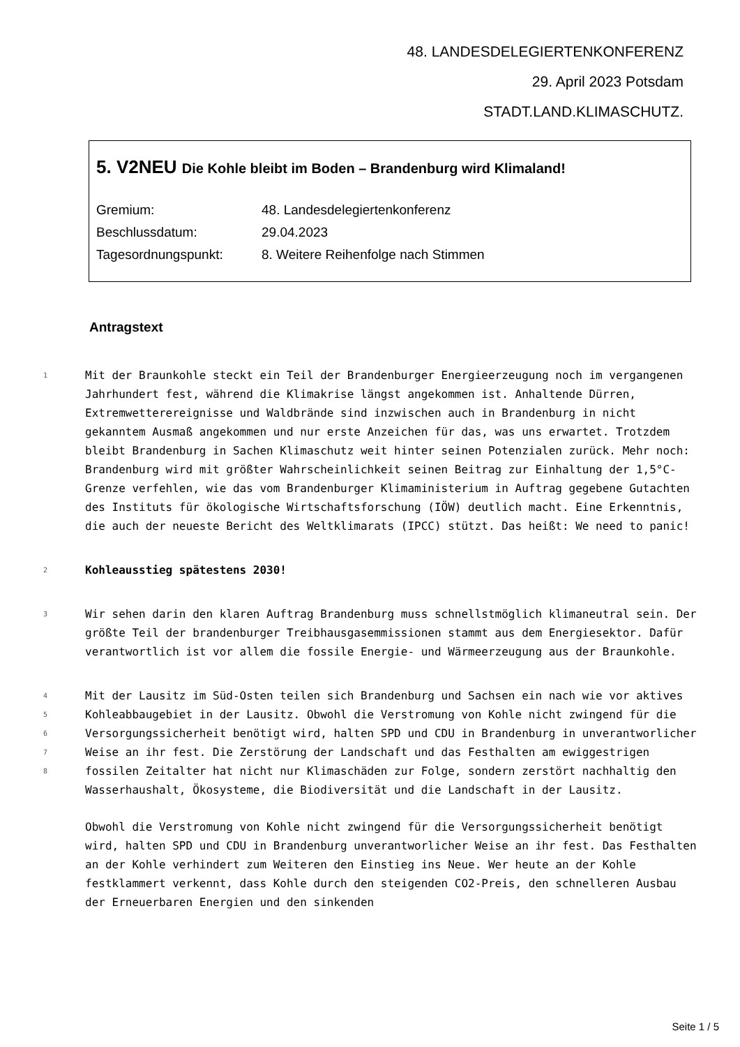48. LANDESDELEGIERTENKONFERENZ
29. April 2023 Potsdam
STADT.LAND.KLIMASCHUTZ.
5. V2NEU Die Kohle bleibt im Boden – Brandenburg wird Klimaland!
Gremium: 48. Landesdelegiertenkonferenz
Beschlussdatum: 29.04.2023
Tagesordnungspunkt: 8. Weitere Reihenfolge nach Stimmen
Antragstext
1
Mit der Braunkohle steckt ein Teil der Brandenburger Energieerzeugung noch im vergangenen Jahrhundert fest, während die Klimakrise längst angekommen ist. Anhaltende Dürren, Extremwetterereignisse und Waldbrände sind inzwischen auch in Brandenburg in nicht gekanntem Ausmaß angekommen und nur erste Anzeichen für das, was uns erwartet. Trotzdem bleibt Brandenburg in Sachen Klimaschutz weit hinter seinen Potenzialen zurück. Mehr noch: Brandenburg wird mit größter Wahrscheinlichkeit seinen Beitrag zur Einhaltung der 1,5°C-Grenze verfehlen, wie das vom Brandenburger Klimaministerium in Auftrag gegebene Gutachten des Instituts für ökologische Wirtschaftsforschung (IÖW) deutlich macht. Eine Erkenntnis, die auch der neueste Bericht des Weltklimarats (IPCC) stützt. Das heißt: We need to panic!
2
Kohleausstieg spätestens 2030!
3
Wir sehen darin den klaren Auftrag Brandenburg muss schnellstmöglich klimaneutral sein. Der größte Teil der brandenburger Treibhausgasemmissionen stammt aus dem Energiesektor. Dafür verantwortlich ist vor allem die fossile Energie- und Wärmeerzeugung aus der Braunkohle.
4
5
6
7
8
Mit der Lausitz im Süd-Osten teilen sich Brandenburg und Sachsen ein nach wie vor aktives Kohleabbaugebiet in der Lausitz. Obwohl die Verstromung von Kohle nicht zwingend für die Versorgungssicherheit benötigt wird, halten SPD und CDU in Brandenburg in unverantworlicher Weise an ihr fest. Die Zerstörung der Landschaft und das Festhalten am ewiggestrigen fossilen Zeitalter hat nicht nur Klimaschäden zur Folge, sondern zerstört nachhaltig den Wasserhaushalt, Ökosysteme, die Biodiversität und die Landschaft in der Lausitz.
Obwohl die Verstromung von Kohle nicht zwingend für die Versorgungssicherheit benötigt wird, halten SPD und CDU in Brandenburg unverantworlicher Weise an ihr fest. Das Festhalten an der Kohle verhindert zum Weiteren den Einstieg ins Neue. Wer heute an der Kohle festklammert verkennt, dass Kohle durch den steigenden CO2-Preis, den schnelleren Ausbau der Erneuerbaren Energien und den sinkenden
Seite 1 / 5